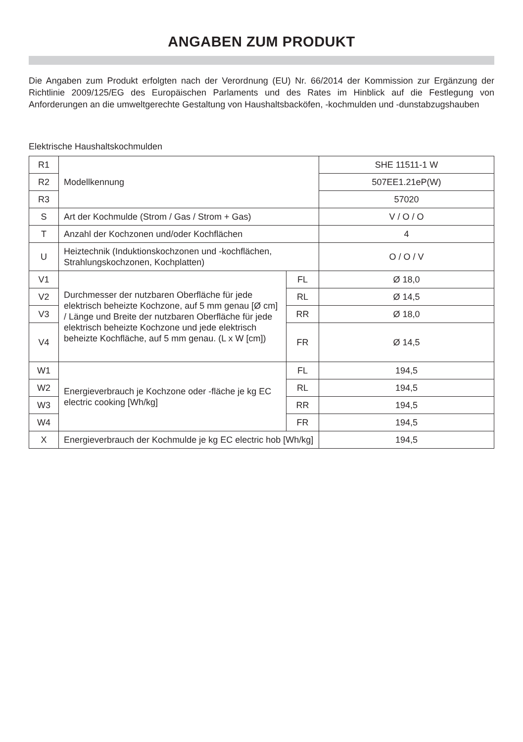ANGABEN ZUM PRODUKT
Die Angaben zum Produkt erfolgten nach der Verordnung (EU) Nr. 66/2014 der Kommission zur Ergänzung der Richtlinie 2009/125/EG des Europäischen Parlaments und des Rates im Hinblick auf die Festlegung von Anforderungen an die umweltgerechte Gestaltung von Haushaltsbacköfen, -kochmulden und -dunstabzugshauben
Elektrische Haushaltskochmulden
| R1 | Modellkennung | | SHE 11511-1 W |
| R2 | | | 507EE1.21eP(W) |
| R3 | | | 57020 |
| S | Art der Kochmulde (Strom / Gas / Strom + Gas) | | V / O / O |
| T | Anzahl der Kochzonen und/oder Kochflächen | | 4 |
| U | Heiztechnik (Induktionskochzonen und -kochflächen, Strahlungskochzonen, Kochplatten) | | O / O / V |
| V1 | Durchmesser der nutzbaren Oberfläche für jede elektrisch beheizte Kochzone, auf 5 mm genau [Ø cm] / Länge und Breite der nutzbaren Oberfläche für jede elektrisch beheizte Kochzone und jede elektrisch beheizte Kochfläche, auf 5 mm genau. (L x W [cm]) | FL | Ø 18,0 |
| V2 | | RL | Ø 14,5 |
| V3 | | RR | Ø 18,0 |
| V4 | | FR | Ø 14,5 |
| W1 | Energieverbrauch je Kochzone oder -fläche je kg EC electric cooking [Wh/kg] | FL | 194,5 |
| W2 | | RL | 194,5 |
| W3 | | RR | 194,5 |
| W4 | | FR | 194,5 |
| X | Energieverbrauch der Kochmulde je kg EC electric hob [Wh/kg] | | 194,5 |